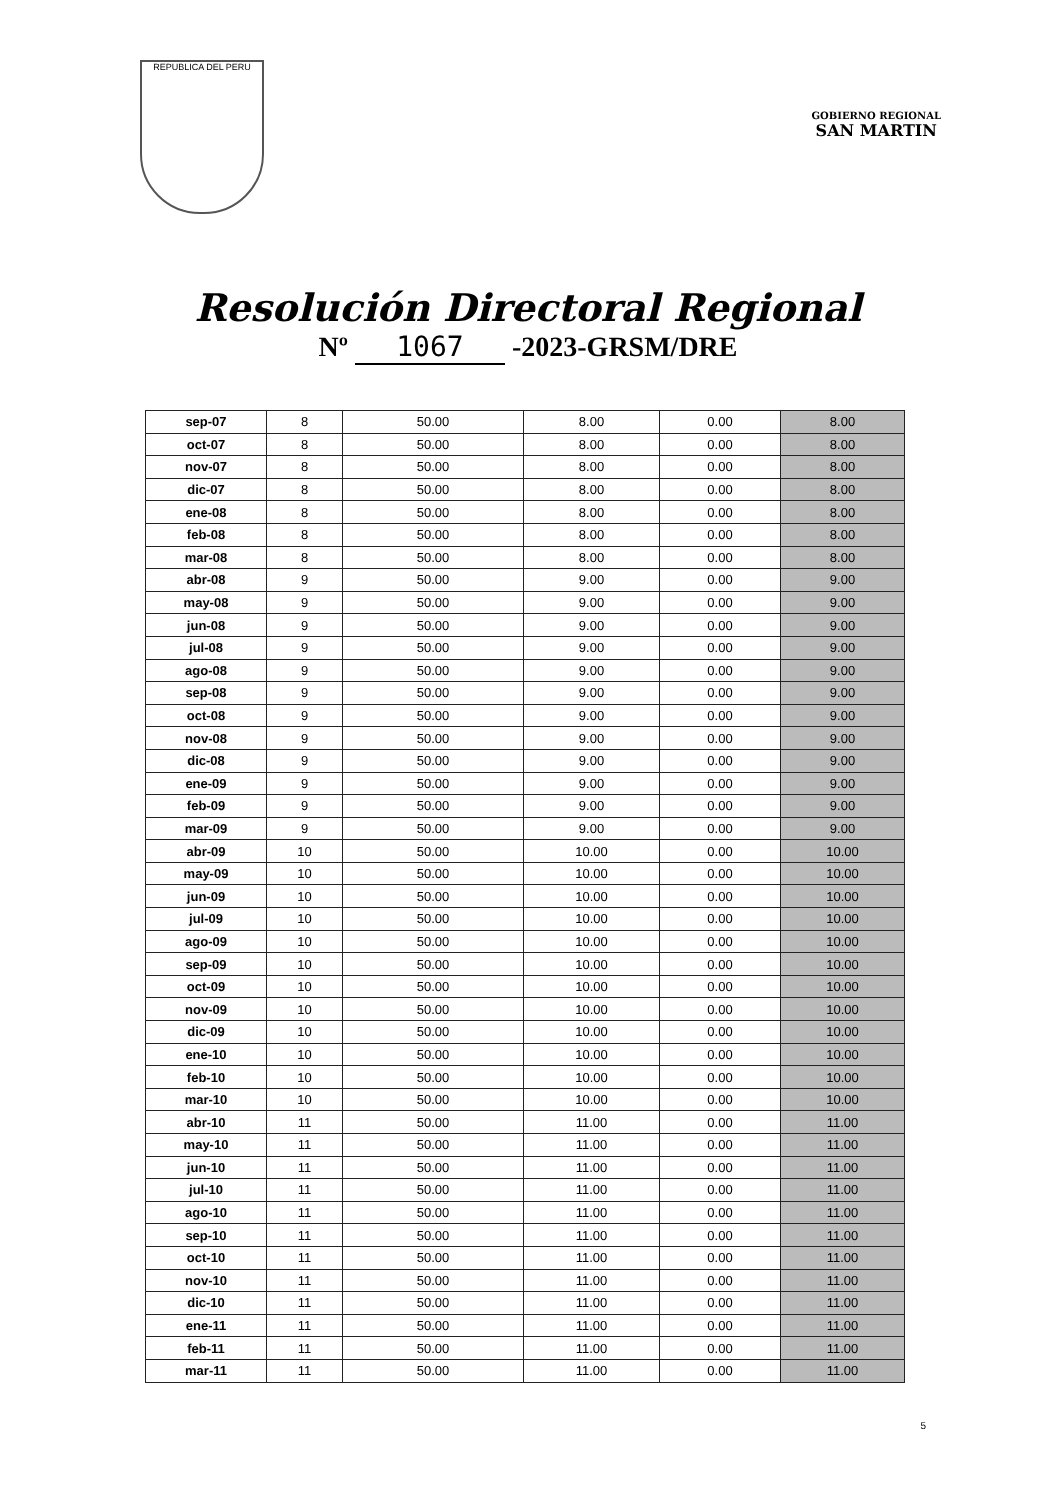REPUBLICA DEL PERU
GOBIERNO REGIONAL
SAN MARTIN
Resolución Directoral Regional
Nº 1067 -2023-GRSM/DRE
| sep-07 | 8 | 50.00 | 8.00 | 0.00 | 8.00 |
| oct-07 | 8 | 50.00 | 8.00 | 0.00 | 8.00 |
| nov-07 | 8 | 50.00 | 8.00 | 0.00 | 8.00 |
| dic-07 | 8 | 50.00 | 8.00 | 0.00 | 8.00 |
| ene-08 | 8 | 50.00 | 8.00 | 0.00 | 8.00 |
| feb-08 | 8 | 50.00 | 8.00 | 0.00 | 8.00 |
| mar-08 | 8 | 50.00 | 8.00 | 0.00 | 8.00 |
| abr-08 | 9 | 50.00 | 9.00 | 0.00 | 9.00 |
| may-08 | 9 | 50.00 | 9.00 | 0.00 | 9.00 |
| jun-08 | 9 | 50.00 | 9.00 | 0.00 | 9.00 |
| jul-08 | 9 | 50.00 | 9.00 | 0.00 | 9.00 |
| ago-08 | 9 | 50.00 | 9.00 | 0.00 | 9.00 |
| sep-08 | 9 | 50.00 | 9.00 | 0.00 | 9.00 |
| oct-08 | 9 | 50.00 | 9.00 | 0.00 | 9.00 |
| nov-08 | 9 | 50.00 | 9.00 | 0.00 | 9.00 |
| dic-08 | 9 | 50.00 | 9.00 | 0.00 | 9.00 |
| ene-09 | 9 | 50.00 | 9.00 | 0.00 | 9.00 |
| feb-09 | 9 | 50.00 | 9.00 | 0.00 | 9.00 |
| mar-09 | 9 | 50.00 | 9.00 | 0.00 | 9.00 |
| abr-09 | 10 | 50.00 | 10.00 | 0.00 | 10.00 |
| may-09 | 10 | 50.00 | 10.00 | 0.00 | 10.00 |
| jun-09 | 10 | 50.00 | 10.00 | 0.00 | 10.00 |
| jul-09 | 10 | 50.00 | 10.00 | 0.00 | 10.00 |
| ago-09 | 10 | 50.00 | 10.00 | 0.00 | 10.00 |
| sep-09 | 10 | 50.00 | 10.00 | 0.00 | 10.00 |
| oct-09 | 10 | 50.00 | 10.00 | 0.00 | 10.00 |
| nov-09 | 10 | 50.00 | 10.00 | 0.00 | 10.00 |
| dic-09 | 10 | 50.00 | 10.00 | 0.00 | 10.00 |
| ene-10 | 10 | 50.00 | 10.00 | 0.00 | 10.00 |
| feb-10 | 10 | 50.00 | 10.00 | 0.00 | 10.00 |
| mar-10 | 10 | 50.00 | 10.00 | 0.00 | 10.00 |
| abr-10 | 11 | 50.00 | 11.00 | 0.00 | 11.00 |
| may-10 | 11 | 50.00 | 11.00 | 0.00 | 11.00 |
| jun-10 | 11 | 50.00 | 11.00 | 0.00 | 11.00 |
| jul-10 | 11 | 50.00 | 11.00 | 0.00 | 11.00 |
| ago-10 | 11 | 50.00 | 11.00 | 0.00 | 11.00 |
| sep-10 | 11 | 50.00 | 11.00 | 0.00 | 11.00 |
| oct-10 | 11 | 50.00 | 11.00 | 0.00 | 11.00 |
| nov-10 | 11 | 50.00 | 11.00 | 0.00 | 11.00 |
| dic-10 | 11 | 50.00 | 11.00 | 0.00 | 11.00 |
| ene-11 | 11 | 50.00 | 11.00 | 0.00 | 11.00 |
| feb-11 | 11 | 50.00 | 11.00 | 0.00 | 11.00 |
| mar-11 | 11 | 50.00 | 11.00 | 0.00 | 11.00 |
5